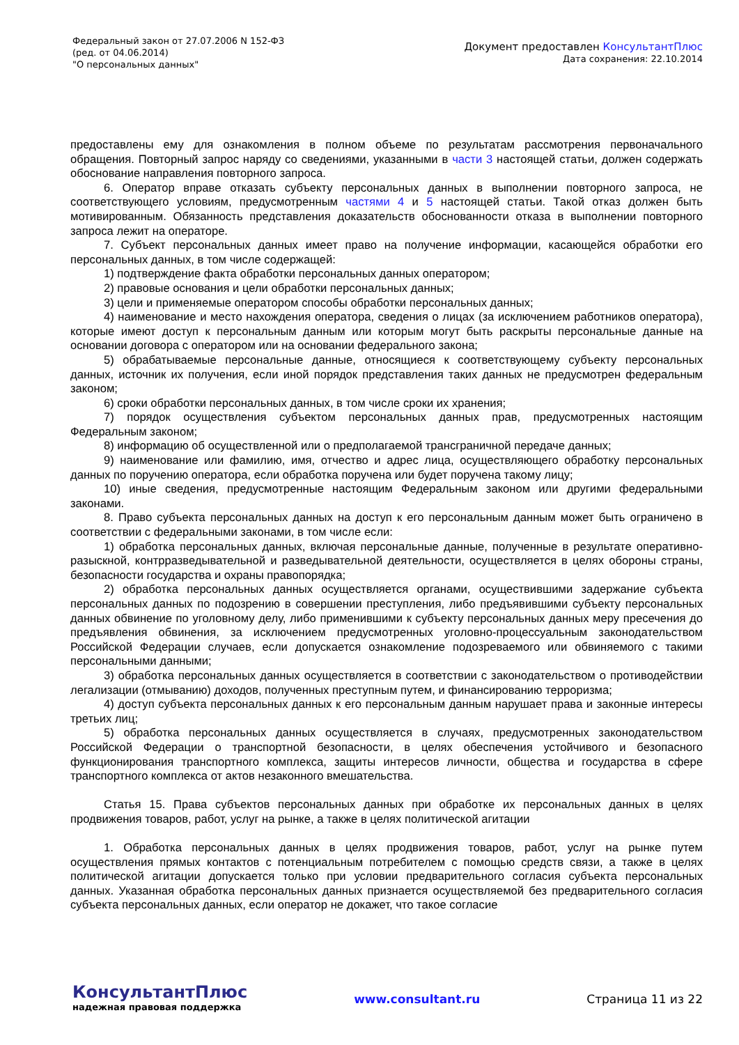Федеральный закон от 27.07.2006 N 152-ФЗ
(ред. от 04.06.2014)
"О персональных данных"
Документ предоставлен КонсультантПлюс
Дата сохранения: 22.10.2014
предоставлены ему для ознакомления в полном объеме по результатам рассмотрения первоначального обращения. Повторный запрос наряду со сведениями, указанными в части 3 настоящей статьи, должен содержать обоснование направления повторного запроса.
6. Оператор вправе отказать субъекту персональных данных в выполнении повторного запроса, не соответствующего условиям, предусмотренным частями 4 и 5 настоящей статьи. Такой отказ должен быть мотивированным. Обязанность представления доказательств обоснованности отказа в выполнении повторного запроса лежит на операторе.
7. Субъект персональных данных имеет право на получение информации, касающейся обработки его персональных данных, в том числе содержащей:
1) подтверждение факта обработки персональных данных оператором;
2) правовые основания и цели обработки персональных данных;
3) цели и применяемые оператором способы обработки персональных данных;
4) наименование и место нахождения оператора, сведения о лицах (за исключением работников оператора), которые имеют доступ к персональным данным или которым могут быть раскрыты персональные данные на основании договора с оператором или на основании федерального закона;
5) обрабатываемые персональные данные, относящиеся к соответствующему субъекту персональных данных, источник их получения, если иной порядок представления таких данных не предусмотрен федеральным законом;
6) сроки обработки персональных данных, в том числе сроки их хранения;
7) порядок осуществления субъектом персональных данных прав, предусмотренных настоящим Федеральным законом;
8) информацию об осуществленной или о предполагаемой трансграничной передаче данных;
9) наименование или фамилию, имя, отчество и адрес лица, осуществляющего обработку персональных данных по поручению оператора, если обработка поручена или будет поручена такому лицу;
10) иные сведения, предусмотренные настоящим Федеральным законом или другими федеральными законами.
8. Право субъекта персональных данных на доступ к его персональным данным может быть ограничено в соответствии с федеральными законами, в том числе если:
1) обработка персональных данных, включая персональные данные, полученные в результате оперативно-разыскной, контрразведывательной и разведывательной деятельности, осуществляется в целях обороны страны, безопасности государства и охраны правопорядка;
2) обработка персональных данных осуществляется органами, осуществившими задержание субъекта персональных данных по подозрению в совершении преступления, либо предъявившими субъекту персональных данных обвинение по уголовному делу, либо применившими к субъекту персональных данных меру пресечения до предъявления обвинения, за исключением предусмотренных уголовно-процессуальным законодательством Российской Федерации случаев, если допускается ознакомление подозреваемого или обвиняемого с такими персональными данными;
3) обработка персональных данных осуществляется в соответствии с законодательством о противодействии легализации (отмыванию) доходов, полученных преступным путем, и финансированию терроризма;
4) доступ субъекта персональных данных к его персональным данным нарушает права и законные интересы третьих лиц;
5) обработка персональных данных осуществляется в случаях, предусмотренных законодательством Российской Федерации о транспортной безопасности, в целях обеспечения устойчивого и безопасного функционирования транспортного комплекса, защиты интересов личности, общества и государства в сфере транспортного комплекса от актов незаконного вмешательства.
Статья 15. Права субъектов персональных данных при обработке их персональных данных в целях продвижения товаров, работ, услуг на рынке, а также в целях политической агитации
1. Обработка персональных данных в целях продвижения товаров, работ, услуг на рынке путем осуществления прямых контактов с потенциальным потребителем с помощью средств связи, а также в целях политической агитации допускается только при условии предварительного согласия субъекта персональных данных. Указанная обработка персональных данных признается осуществляемой без предварительного согласия субъекта персональных данных, если оператор не докажет, что такое согласие
КонсультантПлюс
надежная правовая поддержка
www.consultant.ru Страница 11 из 22